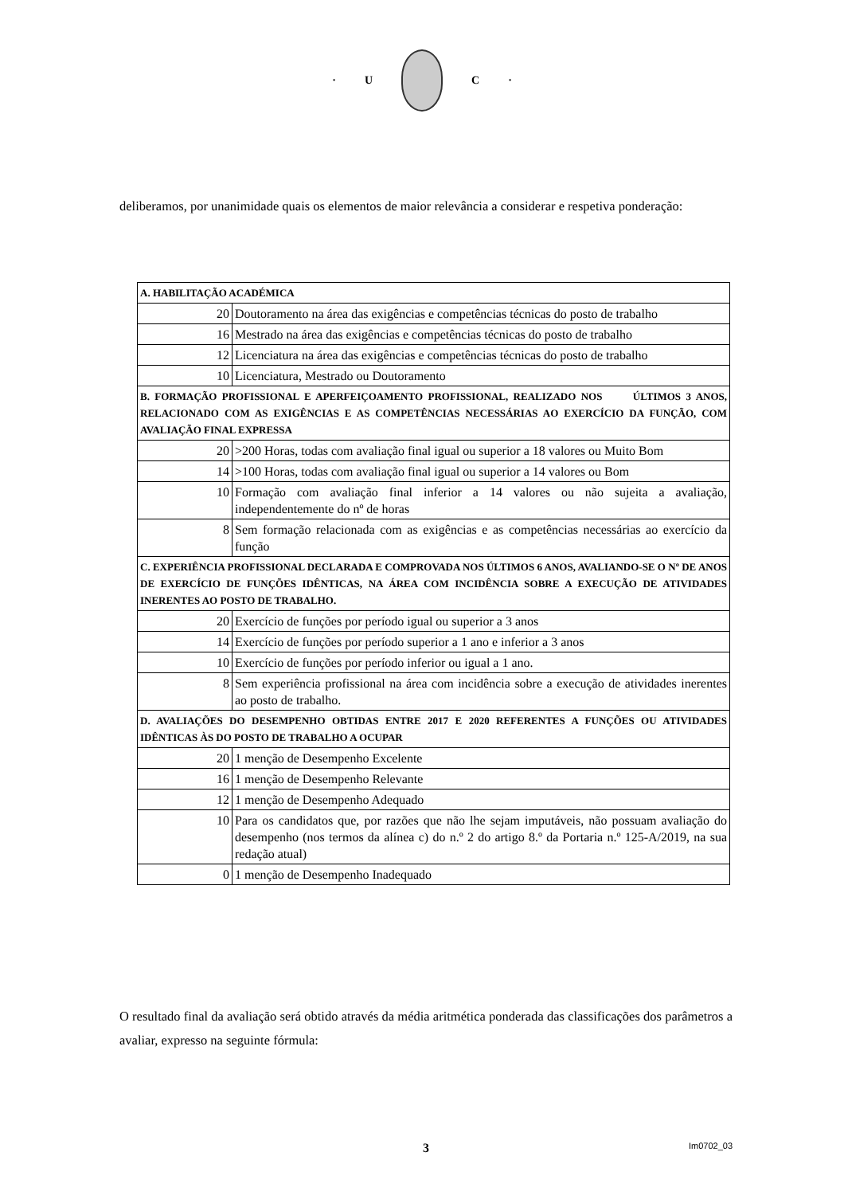· U C ·
deliberamos, por unanimidade quais os elementos de maior relevância a considerar e respetiva ponderação:
| A. HABILITAÇÃO ACADÉMICA | |
| 20 | Doutoramento na área das exigências e competências técnicas do posto de trabalho |
| 16 | Mestrado na área das exigências e competências técnicas do posto de trabalho |
| 12 | Licenciatura na área das exigências e competências técnicas do posto de trabalho |
| 10 | Licenciatura, Mestrado ou Doutoramento |
| B. FORMAÇÃO PROFISSIONAL E APERFEIÇOAMENTO PROFISSIONAL, REALIZADO NOS ÚLTIMOS 3 ANOS, RELACIONADO COM AS EXIGÊNCIAS E AS COMPETÊNCIAS NECESSÁRIAS AO EXERCÍCIO DA FUNÇÃO, COM AVALIAÇÃO FINAL EXPRESSA | |
| 20 | >200 Horas, todas com avaliação final igual ou superior a 18 valores ou Muito Bom |
| 14 | >100 Horas, todas com avaliação final igual ou superior a 14 valores ou Bom |
| 10 | Formação com avaliação final inferior a 14 valores ou não sujeita a avaliação, independentemente do nº de horas |
| 8 | Sem formação relacionada com as exigências e as competências necessárias ao exercício da função |
| C. EXPERIÊNCIA PROFISSIONAL DECLARADA E COMPROVADA NOS ÚLTIMOS 6 ANOS, AVALIANDO-SE O Nº DE ANOS DE EXERCÍCIO DE FUNÇÕES IDÊNTICAS, NA ÁREA COM INCIDÊNCIA SOBRE A EXECUÇÃO DE ATIVIDADES INERENTES AO POSTO DE TRABALHO. | |
| 20 | Exercício de funções por período igual ou superior a 3 anos |
| 14 | Exercício de funções por período superior a 1 ano e inferior a 3 anos |
| 10 | Exercício de funções por período inferior ou igual a 1 ano. |
| 8 | Sem experiência profissional na área com incidência sobre a execução de atividades inerentes ao posto de trabalho. |
| D. AVALIAÇÕES DO DESEMPENHO OBTIDAS ENTRE 2017 E 2020 REFERENTES A FUNÇÕES OU ATIVIDADES IDÊNTICAS ÀS DO POSTO DE TRABALHO A OCUPAR | |
| 20 | 1 menção de Desempenho Excelente |
| 16 | 1 menção de Desempenho Relevante |
| 12 | 1 menção de Desempenho Adequado |
| 10 | Para os candidatos que, por razões que não lhe sejam imputáveis, não possuam avaliação do desempenho (nos termos da alínea c) do n.º 2 do artigo 8.º da Portaria n.º 125-A/2019, na sua redação atual) |
| 0 | 1 menção de Desempenho Inadequado |
O resultado final da avaliação será obtido através da média aritmética ponderada das classificações dos parâmetros a avaliar, expresso na seguinte fórmula:
3
Im0702_03